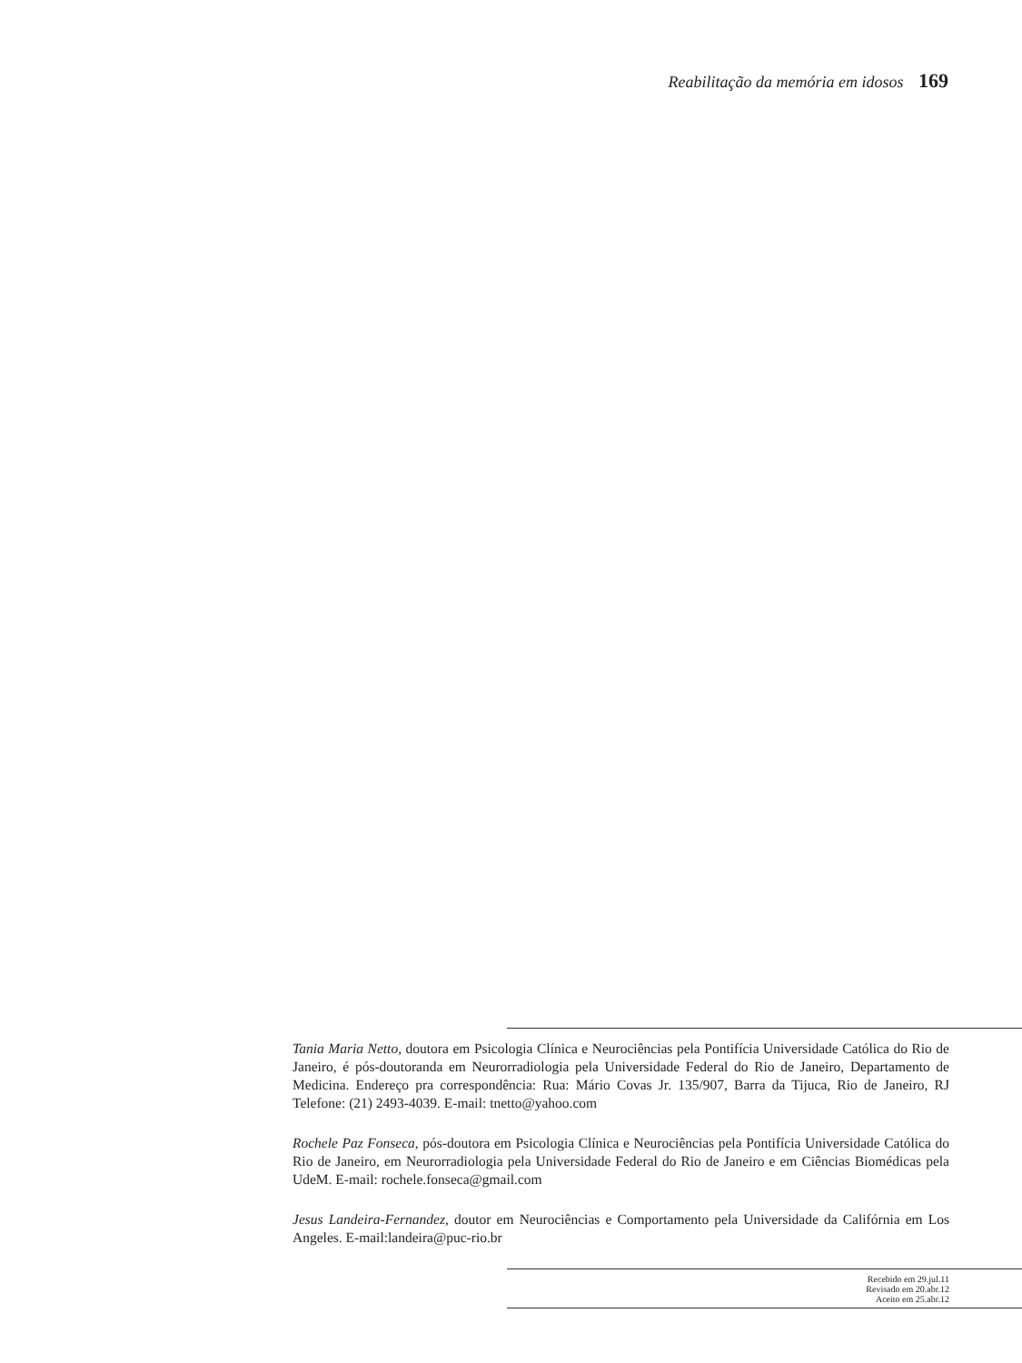Reabilitação da memória em idosos 169
Tania Maria Netto, doutora em Psicologia Clínica e Neurociências pela Pontifícia Universidade Católica do Rio de Janeiro, é pós-doutoranda em Neurorradiologia pela Universidade Federal do Rio de Janeiro, Departamento de Medicina. Endereço pra correspondência: Rua: Mário Covas Jr. 135/907, Barra da Tijuca, Rio de Janeiro, RJ Telefone: (21) 2493-4039. E-mail: tnetto@yahoo.com
Rochele Paz Fonseca, pós-doutora em Psicologia Clínica e Neurociências pela Pontifícia Universidade Católica do Rio de Janeiro, em Neurorradiologia pela Universidade Federal do Rio de Janeiro e em Ciências Biomédicas pela UdeM. E-mail: rochele.fonseca@gmail.com
Jesus Landeira-Fernandez, doutor em Neurociências e Comportamento pela Universidade da Califórnia em Los Angeles. E-mail:landeira@puc-rio.br
Recebido em 29.jul.11
Revisado em 20.abr.12
Aceito em 25.abr.12